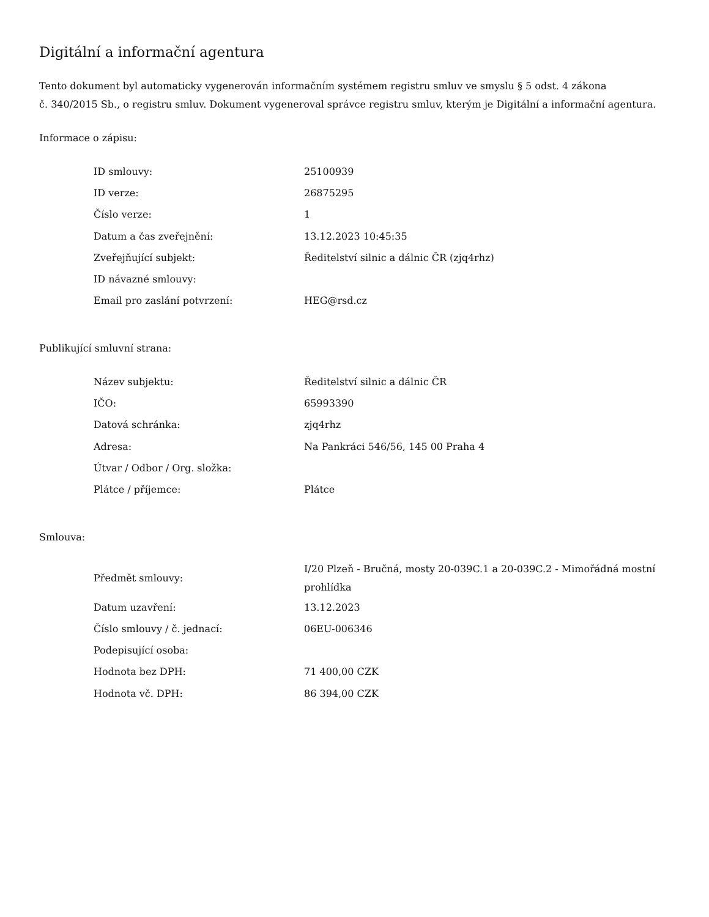Digitální a informační agentura
Tento dokument byl automaticky vygenerován informačním systémem registru smluv ve smyslu § 5 odst. 4 zákona
č. 340/2015 Sb., o registru smluv. Dokument vygeneroval správce registru smluv, kterým je Digitální a informační agentura.
Informace o zápisu:
| ID smlouvy: | 25100939 |
| ID verze: | 26875295 |
| Číslo verze: | 1 |
| Datum a čas zveřejnění: | 13.12.2023 10:45:35 |
| Zveřejňující subjekt: | Ředitelství silnic a dálnic ČR (zjq4rhz) |
| ID návazné smlouvy: | |
| Email pro zaslání potvrzení: | HEG@rsd.cz |
Publikující smluvní strana:
| Název subjektu: | Ředitelství silnic a dálnic ČR |
| IČO: | 65993390 |
| Datová schránka: | zjq4rhz |
| Adresa: | Na Pankráci 546/56, 145 00 Praha 4 |
| Útvar / Odbor / Org. složka: | |
| Plátce / příjemce: | Plátce |
Smlouva:
| Předmět smlouvy: | I/20 Plzeň - Bručná, mosty 20-039C.1 a 20-039C.2 - Mimořádná mostní prohlídka |
| Datum uzavření: | 13.12.2023 |
| Číslo smlouvy / č. jednací: | 06EU-006346 |
| Podepisující osoba: | |
| Hodnota bez DPH: | 71 400,00 CZK |
| Hodnota vč. DPH: | 86 394,00 CZK |